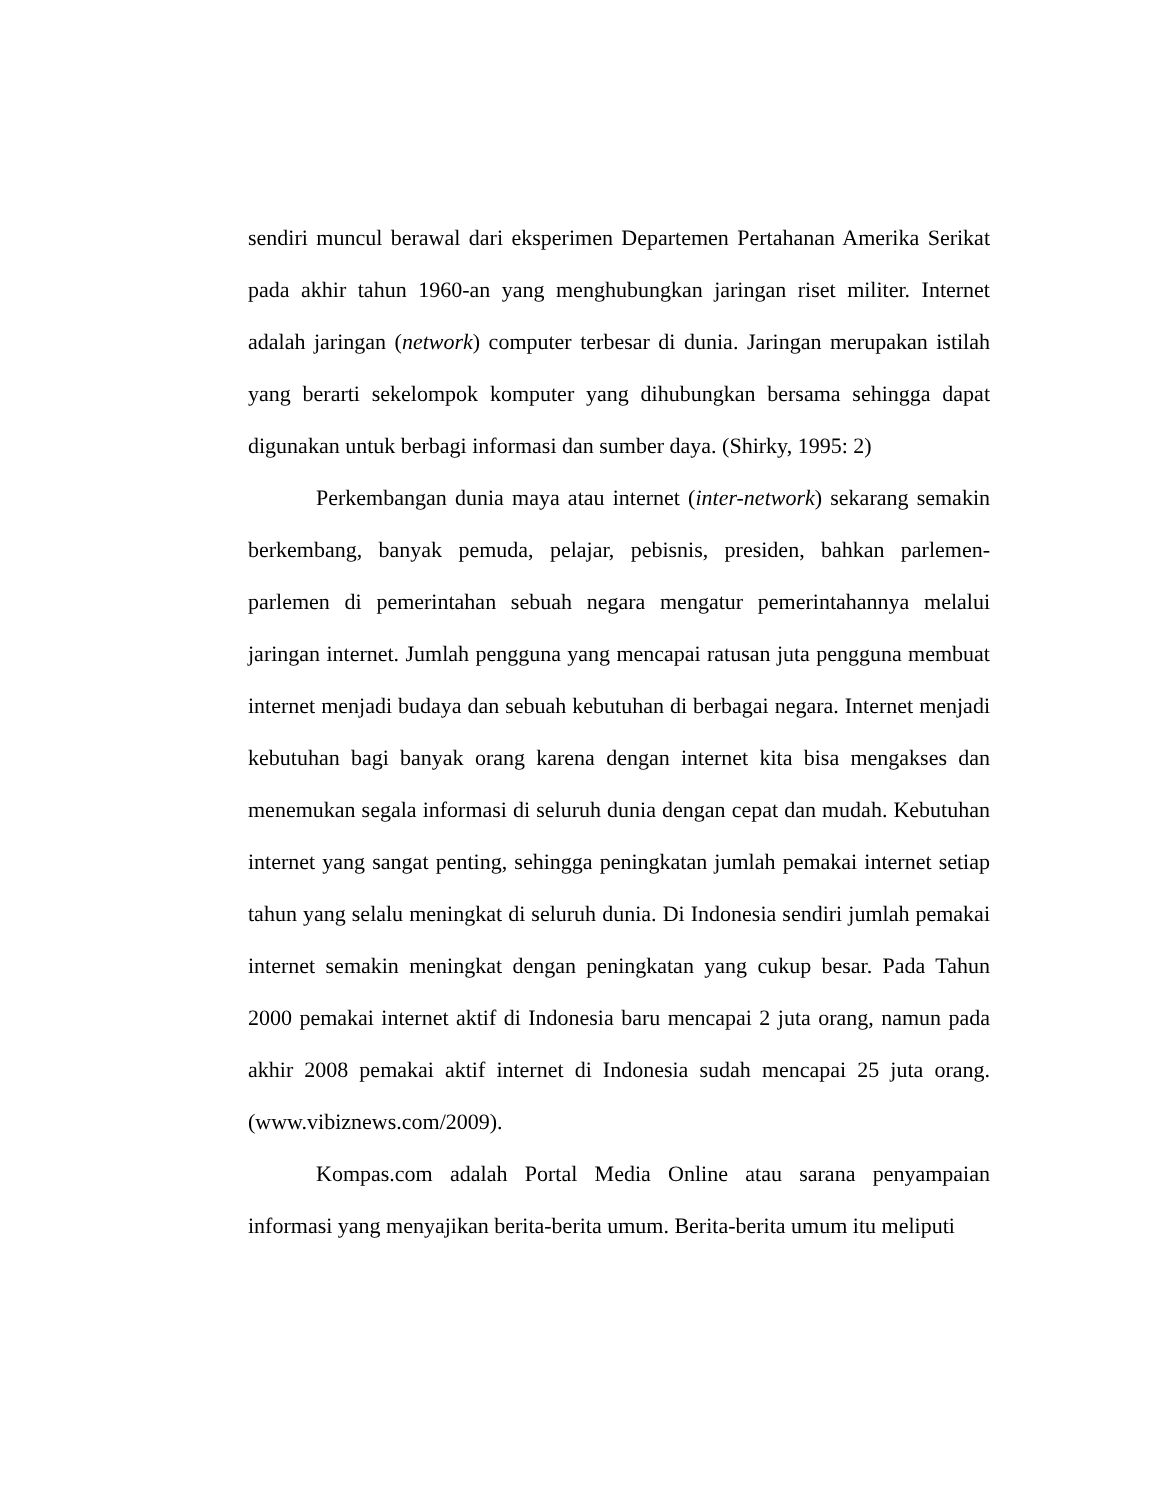sendiri muncul berawal dari eksperimen Departemen Pertahanan Amerika Serikat pada akhir tahun 1960-an yang menghubungkan jaringan riset militer. Internet adalah jaringan (network) computer terbesar di dunia. Jaringan merupakan istilah yang berarti sekelompok komputer yang dihubungkan bersama sehingga dapat digunakan untuk berbagi informasi dan sumber daya. (Shirky, 1995: 2)
Perkembangan dunia maya atau internet (inter-network) sekarang semakin berkembang, banyak pemuda, pelajar, pebisnis, presiden, bahkan parlemen-parlemen di pemerintahan sebuah negara mengatur pemerintahannya melalui jaringan internet. Jumlah pengguna yang mencapai ratusan juta pengguna membuat internet menjadi budaya dan sebuah kebutuhan di berbagai negara. Internet menjadi kebutuhan bagi banyak orang karena dengan internet kita bisa mengakses dan menemukan segala informasi di seluruh dunia dengan cepat dan mudah. Kebutuhan internet yang sangat penting, sehingga peningkatan jumlah pemakai internet setiap tahun yang selalu meningkat di seluruh dunia. Di Indonesia sendiri jumlah pemakai internet semakin meningkat dengan peningkatan yang cukup besar. Pada Tahun 2000 pemakai internet aktif di Indonesia baru mencapai 2 juta orang, namun pada akhir 2008 pemakai aktif internet di Indonesia sudah mencapai 25 juta orang. (www.vibiznews.com/2009).
Kompas.com adalah Portal Media Online atau sarana penyampaian informasi yang menyajikan berita-berita umum. Berita-berita umum itu meliputi